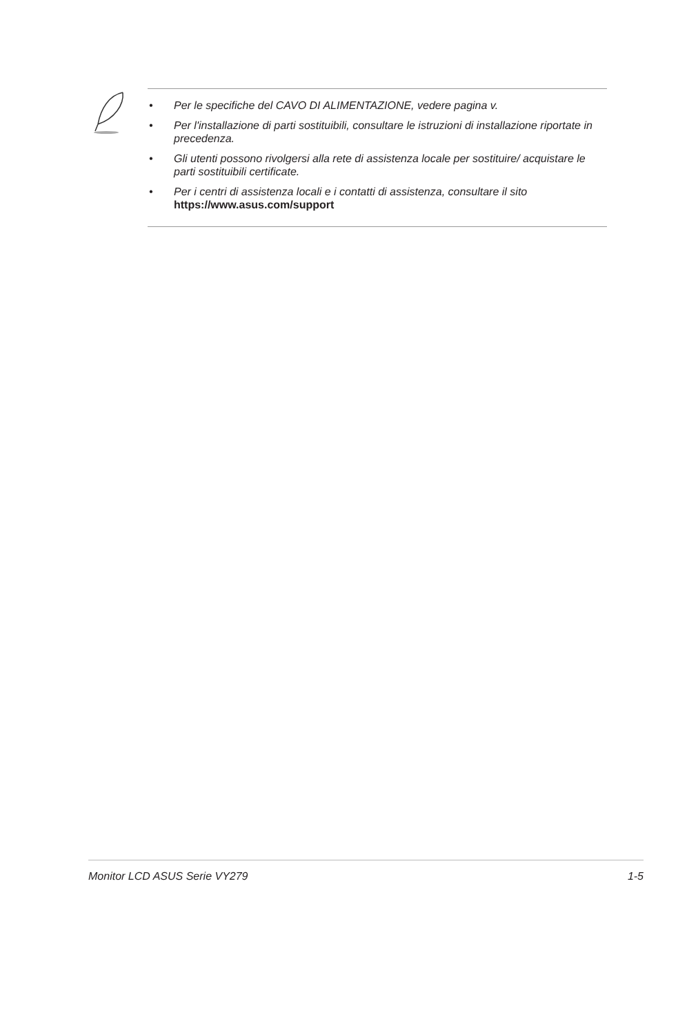• Per le specifiche del CAVO DI ALIMENTAZIONE, vedere pagina v.
• Per l'installazione di parti sostituibili, consultare le istruzioni di installazione riportate in precedenza.
• Gli utenti possono rivolgersi alla rete di assistenza locale per sostituire/ acquistare le parti sostituibili certificate.
• Per i centri di assistenza locali e i contatti di assistenza, consultare il sito
https://www.asus.com/support
Monitor LCD ASUS Serie VY279 1-5